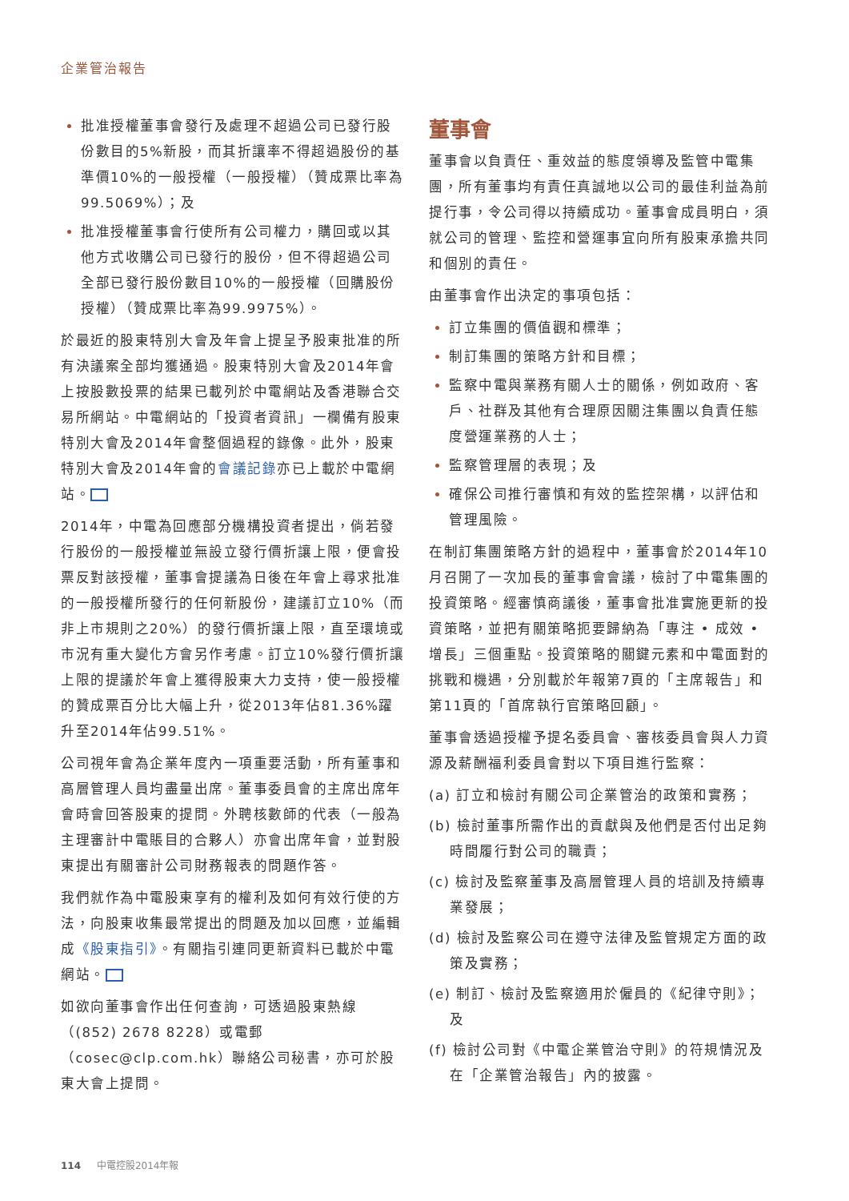企業管治報告
批准授權董事會發行及處理不超過公司已發行股份數目的5%新股，而其折讓率不得超過股份的基準價10%的一般授權（一般授權）（贊成票比率為99.5069%）；及
批准授權董事會行使所有公司權力，購回或以其他方式收購公司已發行的股份，但不得超過公司全部已發行股份數目10%的一般授權（回購股份授權）（贊成票比率為99.9975%）。
於最近的股東特別大會及年會上提呈予股東批准的所有決議案全部均獲通過。股東特別大會及2014年會上按股數投票的結果已載列於中電網站及香港聯合交易所網站。中電網站的「投資者資訊」一欄備有股東特別大會及2014年會整個過程的錄像。此外，股東特別大會及2014年會的會議記錄亦已上載於中電網站。
2014年，中電為回應部分機構投資者提出，倘若發行股份的一般授權並無設立發行價折讓上限，便會投票反對該授權，董事會提議為日後在年會上尋求批准的一般授權所發行的任何新股份，建議訂立10%（而非上市規則之20%）的發行價折讓上限，直至環境或市況有重大變化方會另作考慮。訂立10%發行價折讓上限的提議於年會上獲得股東大力支持，使一般授權的贊成票百分比大幅上升，從2013年佔81.36%躍升至2014年佔99.51%。
公司視年會為企業年度內一項重要活動，所有董事和高層管理人員均盡量出席。董事委員會的主席出席年會時會回答股東的提問。外聘核數師的代表（一般為主理審計中電賬目的合夥人）亦會出席年會，並對股東提出有關審計公司財務報表的問題作答。
我們就作為中電股東享有的權利及如何有效行使的方法，向股東收集最常提出的問題及加以回應，並編輯成《股東指引》。有關指引連同更新資料已載於中電網站。
如欲向董事會作出任何查詢，可透過股東熱線（(852) 2678 8228）或電郵（cosec@clp.com.hk）聯絡公司秘書，亦可於股東大會上提問。
董事會
董事會以負責任、重效益的態度領導及監管中電集團，所有董事均有責任真誠地以公司的最佳利益為前提行事，令公司得以持續成功。董事會成員明白，須就公司的管理、監控和營運事宜向所有股東承擔共同和個別的責任。
由董事會作出決定的事項包括：
訂立集團的價值觀和標準；
制訂集團的策略方針和目標；
監察中電與業務有關人士的關係，例如政府、客戶、社群及其他有合理原因關注集團以負責任態度營運業務的人士；
監察管理層的表現；及
確保公司推行審慎和有效的監控架構，以評估和管理風險。
在制訂集團策略方針的過程中，董事會於2014年10月召開了一次加長的董事會會議，檢討了中電集團的投資策略。經審慎商議後，董事會批准實施更新的投資策略，並把有關策略扼要歸納為「專注 • 成效 • 增長」三個重點。投資策略的關鍵元素和中電面對的挑戰和機遇，分別載於年報第7頁的「主席報告」和第11頁的「首席執行官策略回顧」。
董事會透過授權予提名委員會、審核委員會與人力資源及薪酬福利委員會對以下項目進行監察：
(a) 訂立和檢討有關公司企業管治的政策和實務；
(b) 檢討董事所需作出的貢獻與及他們是否付出足夠時間履行對公司的職責；
(c) 檢討及監察董事及高層管理人員的培訓及持續專業發展；
(d) 檢討及監察公司在遵守法律及監管規定方面的政策及實務；
(e) 制訂、檢討及監察適用於僱員的《紀律守則》；及
(f) 檢討公司對《中電企業管治守則》的符規情況及在「企業管治報告」內的披露。
114 中電控股2014年報